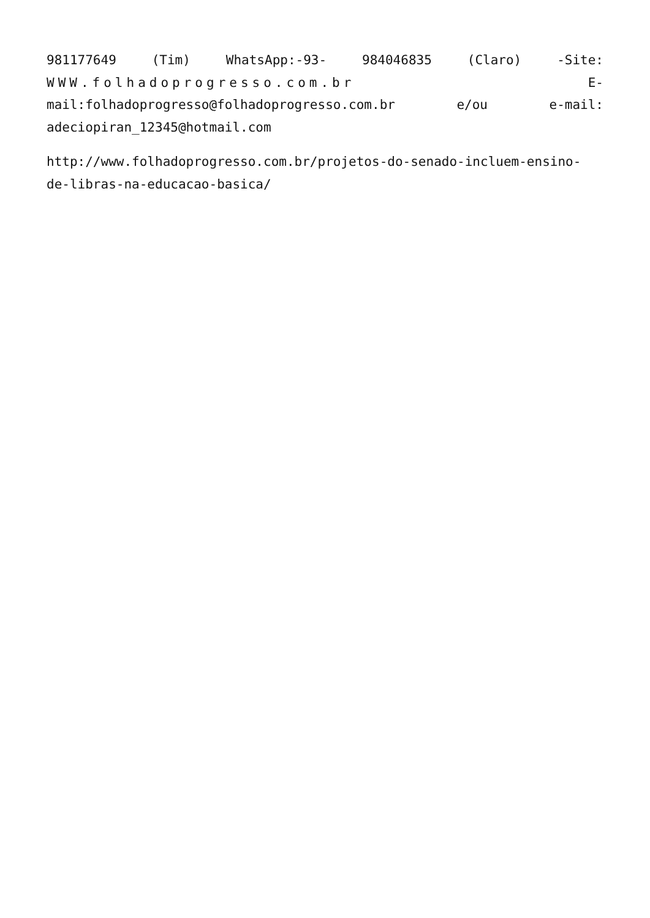981177649 (Tim) WhatsApp:-93- 984046835 (Claro) -Site: WWW.folhadoprogresso.com.br E-mail:folhadoprogresso@folhadoprogresso.com.br e/ou e-mail: adeciopiran_12345@hotmail.com
http://www.folhadoprogresso.com.br/projetos-do-senado-incluem-ensino-de-libras-na-educacao-basica/